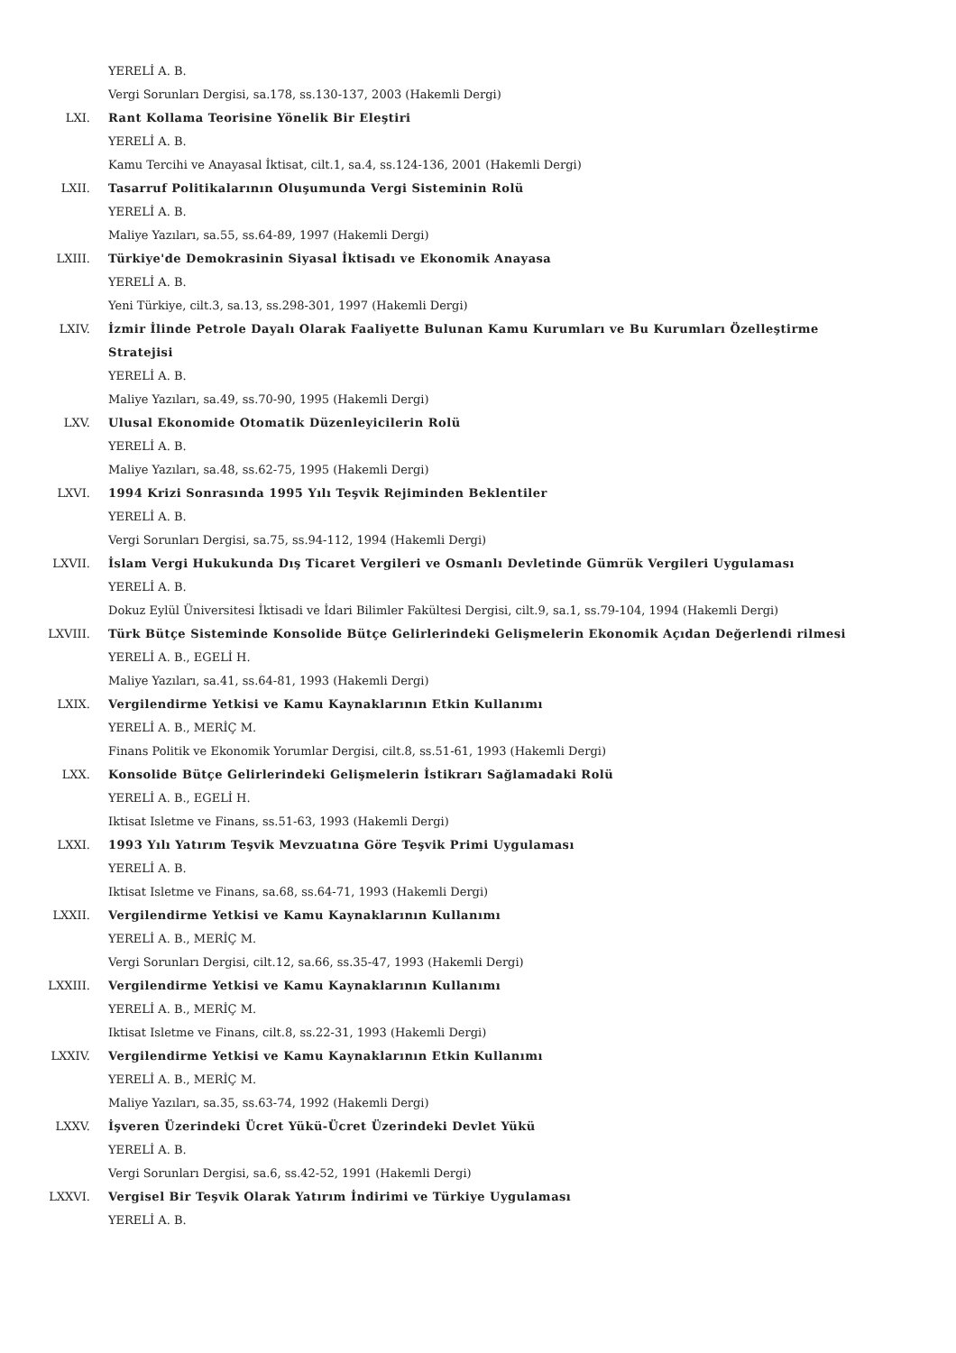YERELİ A. B.
Vergi Sorunları Dergisi, sa.178, ss.130-137, 2003 (Hakemli Dergi)
LXI. Rant Kollama Teorisine Yönelik Bir Eleştiri
YERELİ A. B.
Kamu Tercihi ve Anayasal İktisat, cilt.1, sa.4, ss.124-136, 2001 (Hakemli Dergi)
LXII. Tasarruf Politikalarının Oluşumunda Vergi Sisteminin Rolü
YERELİ A. B.
Maliye Yazıları, sa.55, ss.64-89, 1997 (Hakemli Dergi)
LXIII. Türkiye'de Demokrasinin Siyasal İktisadı ve Ekonomik Anayasa
YERELİ A. B.
Yeni Türkiye, cilt.3, sa.13, ss.298-301, 1997 (Hakemli Dergi)
LXIV. İzmir İlinde Petrole Dayalı Olarak Faaliyette Bulunan Kamu Kurumları ve Bu Kurumları Özelleştirme Stratejisi
YERELİ A. B.
Maliye Yazıları, sa.49, ss.70-90, 1995 (Hakemli Dergi)
LXV. Ulusal Ekonomide Otomatik Düzenleyicilerin Rolü
YERELİ A. B.
Maliye Yazıları, sa.48, ss.62-75, 1995 (Hakemli Dergi)
LXVI. 1994 Krizi Sonrasında 1995 Yılı Teşvik Rejiminden Beklentiler
YERELİ A. B.
Vergi Sorunları Dergisi, sa.75, ss.94-112, 1994 (Hakemli Dergi)
LXVII. İslam Vergi Hukukunda Dış Ticaret Vergileri ve Osmanlı Devletinde Gümrük Vergileri Uygulaması
YERELİ A. B.
Dokuz Eylül Üniversitesi İktisadi ve İdari Bilimler Fakültesi Dergisi, cilt.9, sa.1, ss.79-104, 1994 (Hakemli Dergi)
LXVIII. Türk Bütçe Sisteminde Konsolide Bütçe Gelirlerindeki Gelişmelerin Ekonomik Açıdan Değerlendi rilmesi
YERELİ A. B., EGELİ H.
Maliye Yazıları, sa.41, ss.64-81, 1993 (Hakemli Dergi)
LXIX. Vergilendirme Yetkisi ve Kamu Kaynaklarının Etkin Kullanımı
YERELİ A. B., MERİÇ M.
Finans Politik ve Ekonomik Yorumlar Dergisi, cilt.8, ss.51-61, 1993 (Hakemli Dergi)
LXX. Konsolide Bütçe Gelirlerindeki Gelişmelerin İstikrarı Sağlamadaki Rolü
YERELİ A. B., EGELİ H.
Iktisat Isletme ve Finans, ss.51-63, 1993 (Hakemli Dergi)
LXXI. 1993 Yılı Yatırım Teşvik Mevzuatına Göre Teşvik Primi Uygulaması
YERELİ A. B.
Iktisat Isletme ve Finans, sa.68, ss.64-71, 1993 (Hakemli Dergi)
LXXII. Vergilendirme Yetkisi ve Kamu Kaynaklarının Kullanımı
YERELİ A. B., MERİÇ M.
Vergi Sorunları Dergisi, cilt.12, sa.66, ss.35-47, 1993 (Hakemli Dergi)
LXXIII. Vergilendirme Yetkisi ve Kamu Kaynaklarının Kullanımı
YERELİ A. B., MERİÇ M.
Iktisat Isletme ve Finans, cilt.8, ss.22-31, 1993 (Hakemli Dergi)
LXXIV. Vergilendirme Yetkisi ve Kamu Kaynaklarının Etkin Kullanımı
YERELİ A. B., MERİÇ M.
Maliye Yazıları, sa.35, ss.63-74, 1992 (Hakemli Dergi)
LXXV. İşveren Üzerindeki Ücret Yükü-Ücret Üzerindeki Devlet Yükü
YERELİ A. B.
Vergi Sorunları Dergisi, sa.6, ss.42-52, 1991 (Hakemli Dergi)
LXXVI. Vergisel Bir Teşvik Olarak Yatırım İndirimi ve Türkiye Uygulaması
YERELİ A. B.